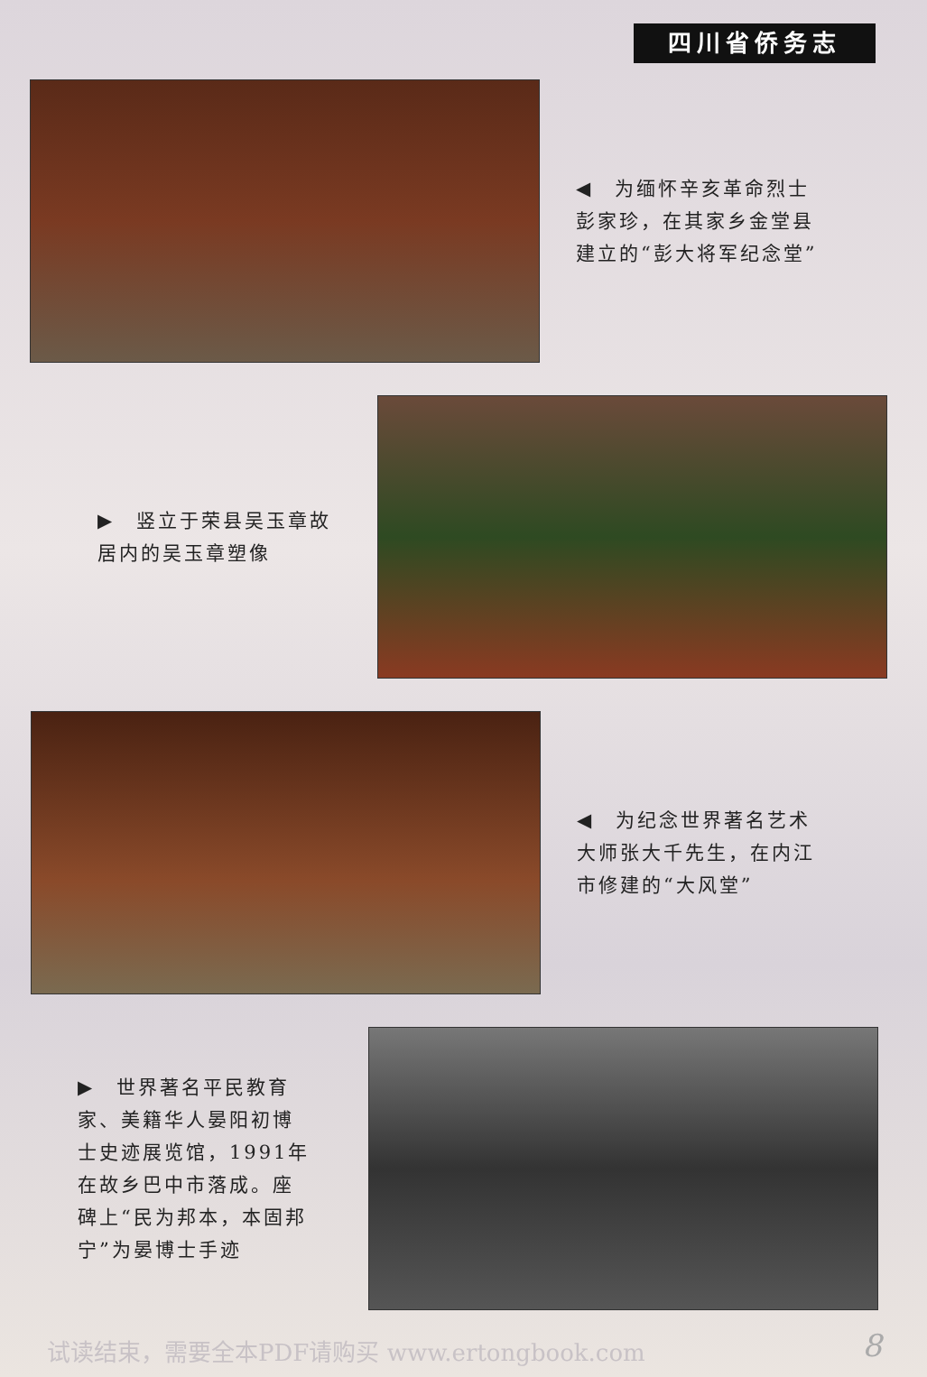四川省侨务志
◀　为缅怀辛亥革命烈士彭家珍，在其家乡金堂县建立的“彭大将军纪念堂”
▶　竖立于荣县吴玉章故居内的吴玉章塑像
◀　为纪念世界著名艺术大师张大千先生，在内江市修建的“大风堂”
▶　世界著名平民教育家、美籍华人晏阳初博士史迹展览馆，1991年在故乡巴中市落成。座碑上“民为邦本，本固邦宁”为晏博士手迹
试读结束，需要全本PDF请购买 www.ertongbook.com
8